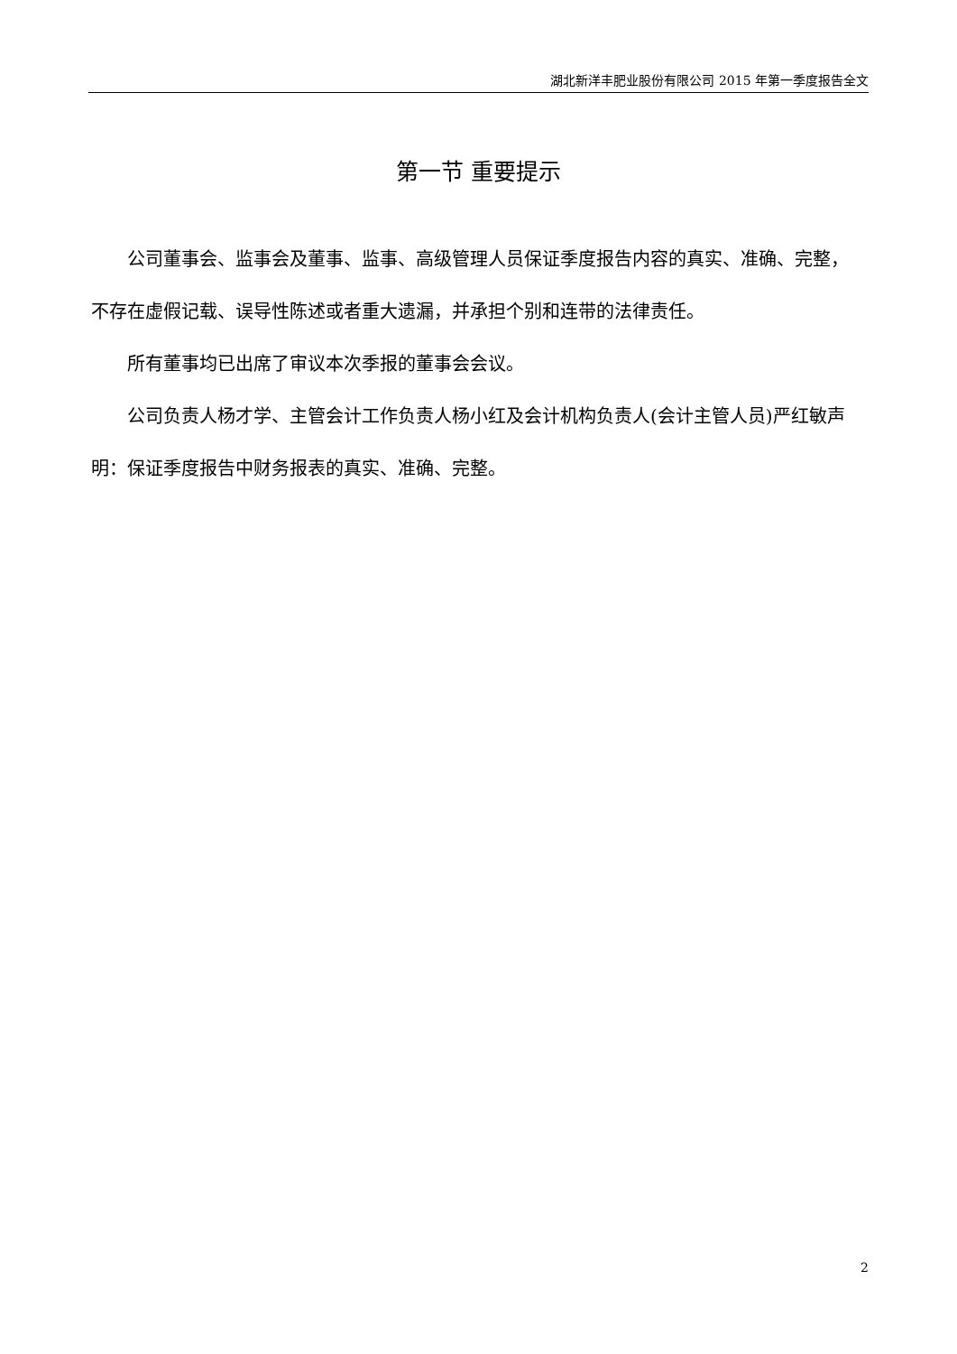湖北新洋丰肥业股份有限公司 2015 年第一季度报告全文
第一节 重要提示
公司董事会、监事会及董事、监事、高级管理人员保证季度报告内容的真实、准确、完整，不存在虚假记载、误导性陈述或者重大遗漏，并承担个别和连带的法律责任。
所有董事均已出席了审议本次季报的董事会会议。
公司负责人杨才学、主管会计工作负责人杨小红及会计机构负责人(会计主管人员)严红敏声明：保证季度报告中财务报表的真实、准确、完整。
2